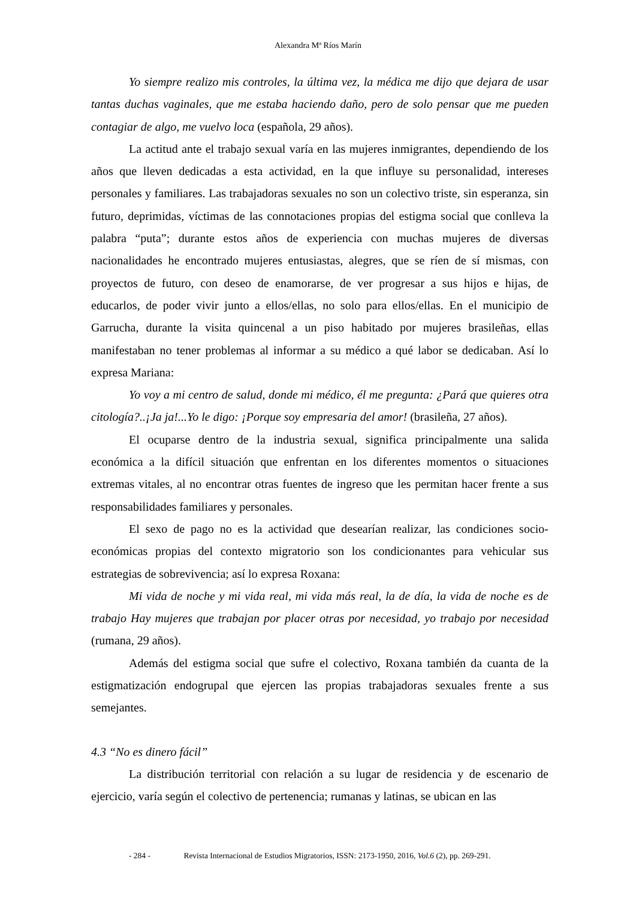Alexandra Mª Ríos Marín
Yo siempre realizo mis controles, la última vez, la médica me dijo que dejara de usar tantas duchas vaginales, que me estaba haciendo daño, pero de solo pensar que me pueden contagiar de algo, me vuelvo loca (española, 29 años).
La actitud ante el trabajo sexual varía en las mujeres inmigrantes, dependiendo de los años que lleven dedicadas a esta actividad, en la que influye su personalidad, intereses personales y familiares. Las trabajadoras sexuales no son un colectivo triste, sin esperanza, sin futuro, deprimidas, víctimas de las connotaciones propias del estigma social que conlleva la palabra “puta”; durante estos años de experiencia con muchas mujeres de diversas nacionalidades he encontrado mujeres entusiastas, alegres, que se ríen de sí mismas, con proyectos de futuro, con deseo de enamorarse, de ver progresar a sus hijos e hijas, de educarlos, de poder vivir junto a ellos/ellas, no solo para ellos/ellas. En el municipio de Garrucha, durante la visita quincenal a un piso habitado por mujeres brasileñas, ellas manifestaban no tener problemas al informar a su médico a qué labor se dedicaban. Así lo expresa Mariana:
Yo voy a mi centro de salud, donde mi médico, él me pregunta: ¿Pará que quieres otra citología?..¡Ja ja!...Yo le digo: ¡Porque soy empresaria del amor! (brasileña, 27 años).
El ocuparse dentro de la industria sexual, significa principalmente una salida económica a la difícil situación que enfrentan en los diferentes momentos o situaciones extremas vitales, al no encontrar otras fuentes de ingreso que les permitan hacer frente a sus responsabilidades familiares y personales.
El sexo de pago no es la actividad que desearían realizar, las condiciones socio-económicas propias del contexto migratorio son los condicionantes para vehicular sus estrategias de sobrevivencia; así lo expresa Roxana:
Mi vida de noche y mi vida real, mi vida más real, la de día, la vida de noche es de trabajo Hay mujeres que trabajan por placer otras por necesidad, yo trabajo por necesidad (rumana, 29 años).
Además del estigma social que sufre el colectivo, Roxana también da cuanta de la estigmatización endogrupal que ejercen las propias trabajadoras sexuales frente a sus semejantes.
4.3 “No es dinero fácil”
La distribución territorial con relación a su lugar de residencia y de escenario de ejercicio, varía según el colectivo de pertenencia; rumanas y latinas, se ubican en las
- 284 - Revista Internacional de Estudios Migratorios, ISSN: 2173-1950, 2016, Vol.6 (2), pp. 269-291.